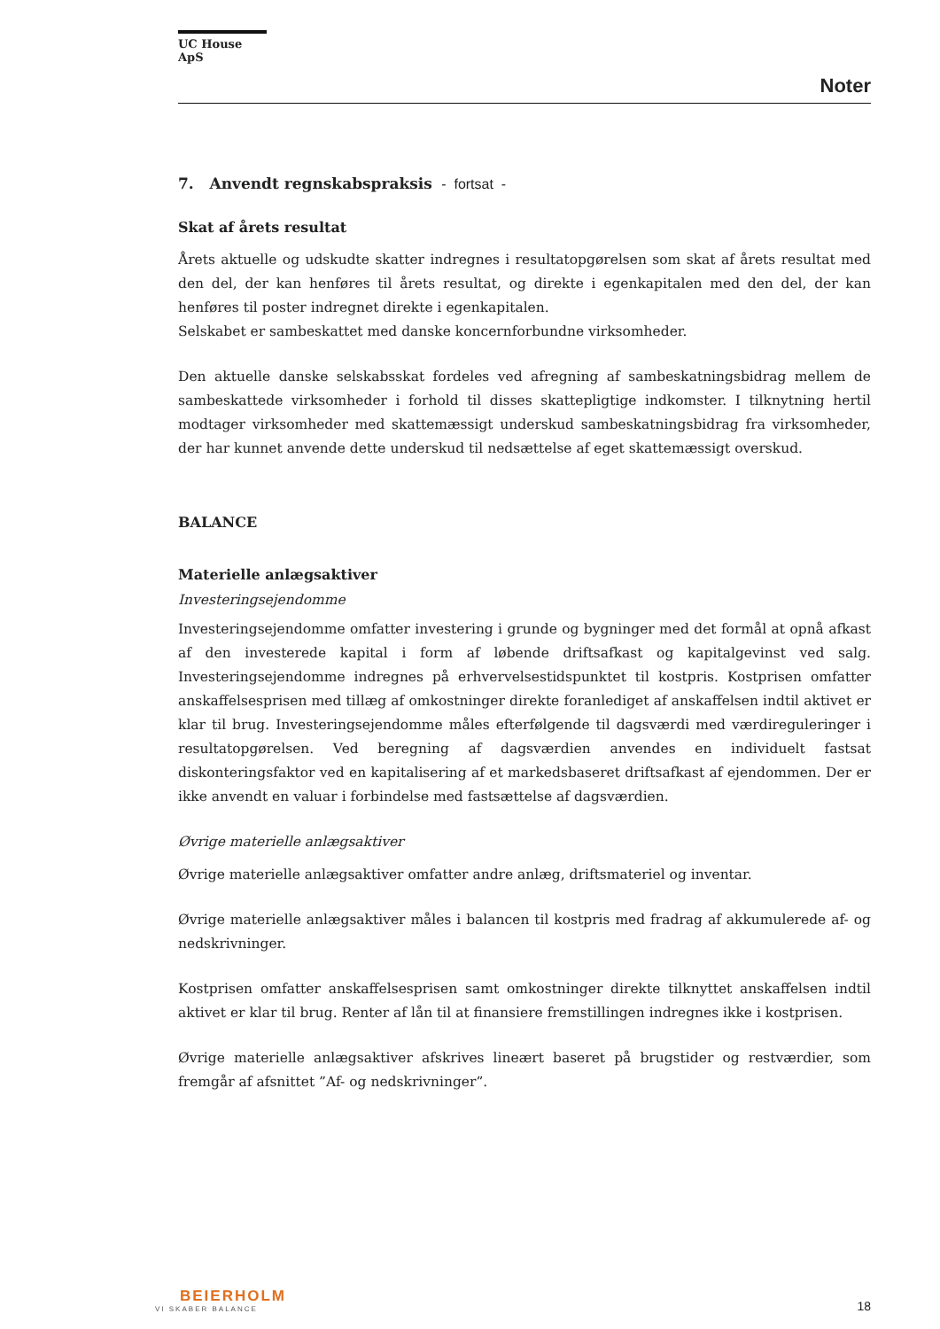UC House ApS
Noter
7. Anvendt regnskabspraksis - fortsat -
Skat af årets resultat
Årets aktuelle og udskudte skatter indregnes i resultatopgørelsen som skat af årets resultat med den del, der kan henføres til årets resultat, og direkte i egenkapitalen med den del, der kan henføres til poster indregnet direkte i egenkapitalen.
Selskabet er sambeskattet med danske koncernforbundne virksomheder.
Den aktuelle danske selskabsskat fordeles ved afregning af sambeskatningsbidrag mellem de sambeskattede virksomheder i forhold til disses skattepligtige indkomster. I tilknytning hertil modtager virksomheder med skattemæssigt underskud sambeskatningsbidrag fra virksomheder, der har kunnet anvende dette underskud til nedsættelse af eget skattemæssigt overskud.
BALANCE
Materielle anlægsaktiver
Investeringsejendomme
Investeringsejendomme omfatter investering i grunde og bygninger med det formål at opnå afkast af den investerede kapital i form af løbende driftsafkast og kapitalgevinst ved salg. Investeringsejendomme indregnes på erhvervelsestidspunktet til kostpris. Kostprisen omfatter anskaffelsesprisen med tillæg af omkostninger direkte foranlediget af anskaffelsen indtil aktivet er klar til brug. Investeringsejendomme måles efterfølgende til dagsværdi med værdireguleringer i resultatopgørelsen. Ved beregning af dagsværdien anvendes en individuelt fastsat diskonteringsfaktor ved en kapitalisering af et markedsbaseret driftsafkast af ejendommen. Der er ikke anvendt en valuar i forbindelse med fastsættelse af dagsværdien.
Øvrige materielle anlægsaktiver
Øvrige materielle anlægsaktiver omfatter andre anlæg, driftsmateriel og inventar.
Øvrige materielle anlægsaktiver måles i balancen til kostpris med fradrag af akkumulerede af- og nedskrivninger.
Kostprisen omfatter anskaffelsesprisen samt omkostninger direkte tilknyttet anskaffelsen indtil aktivet er klar til brug. Renter af lån til at finansiere fremstillingen indregnes ikke i kostprisen.
Øvrige materielle anlægsaktiver afskrives lineært baseret på brugstider og restværdier, som fremgår af afsnittet ”Af- og nedskrivninger”.
BEIERHOLM
VI SKABER BALANCE
18